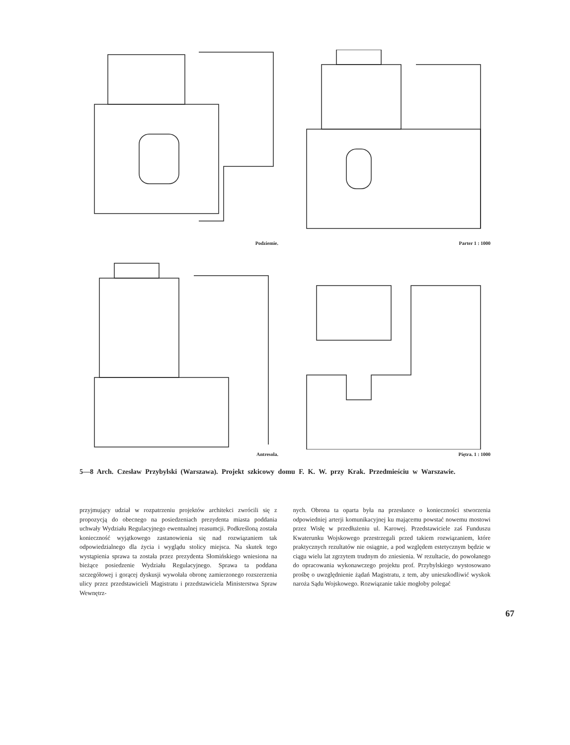Podziemie. Parter 1 : 1000
Antresola. Piętra. 1 : 1000
5—8 Arch. Czesław Przybylski (Warszawa). Projekt szkicowy domu F. K. W. przy Krak. Przedmieściu w Warszawie.
przyjmujący udział w rozpatrzeniu projektów architekci zwrócili się z propozycją do obecnego na posiedzeniach prezydenta miasta poddania uchwały Wydziału Regulacyjnego ewentualnej reasumcji. Podkreśloną została konieczność wyjątkowego zastanowienia się nad rozwiązaniem tak odpowiedzialnego dla życia i wyglądu stolicy miejsca. Na skutek tego wystąpienia sprawa ta została przez prezydenta Słomińskiego wniesiona na bieżące posiedzenie Wydziału Regulacyjnego. Sprawa ta poddana szczegółowej i gorącej dyskusji wywołała obronę zamierzonego rozszerzenia ulicy przez przedstawicieli Magistratu i przedstawiciela Ministerstwa Spraw Wewnętrz-
nych. Obrona ta oparta była na przesłance o konieczności stworzenia odpowiedniej arterji komunikacyjnej ku mającemu powstać nowemu mostowi przez Wisłę w przedłużeniu ul. Karowej. Przedstawiciele zaś Funduszu Kwaterunku Wojskowego przestrzegali przed takiem rozwiązaniem, które praktycznych rezultatów nie osiągnie, a pod względem estetycznym będzie w ciągu wielu lat zgrzytem trudnym do zniesienia. W rezultacie, do powołanego do opracowania wykonawczego projektu prof. Przybylskiego wystosowano prośbę o uwzględnienie żądań Magistratu, z tem, aby unieszkodliwić wyskok naroża Sądu Wojskowego. Rozwiązanie takie mogłoby polegać
67